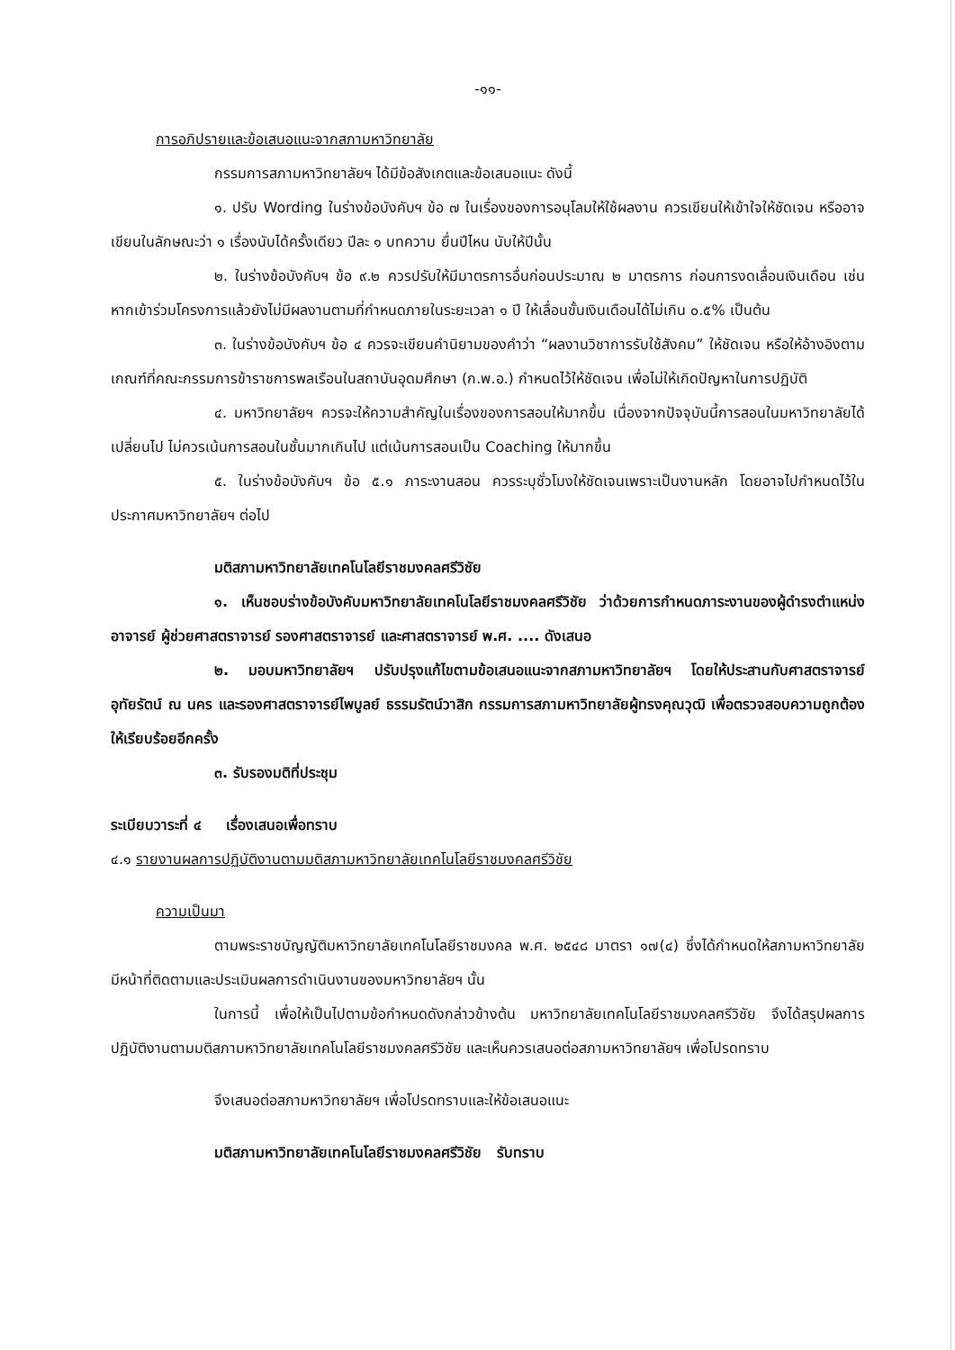-๑๑-
การอภิปรายและข้อเสนอแนะจากสภามหาวิทยาลัย
กรรมการสภามหาวิทยาลัยฯ ได้มีข้อสังเกตและข้อเสนอแนะ ดังนี้
๑. ปรับ Wording ในร่างข้อบังคับฯ ข้อ ๗ ในเรื่องของการอนุโลมให้ใช้ผลงาน ควรเขียนให้เข้าใจให้ชัดเจน หรืออาจเขียนในลักษณะว่า ๑ เรื่องนับได้ครั้งเดียว ปีละ ๑ บทความ ยื่นปีไหน นับให้ปีนั้น
๒. ในร่างข้อบังคับฯ ข้อ ๙.๒ ควรปรับให้มีมาตรการอื่นก่อนประมาณ ๒ มาตรการ ก่อนการงดเลื่อนเงินเดือน เช่น หากเข้าร่วมโครงการแล้วยังไม่มีผลงานตามที่กำหนดภายในระยะเวลา ๑ ปี ให้เลื่อนขั้นเงินเดือนได้ไม่เกิน ๐.๕% เป็นต้น
๓. ในร่างข้อบังคับฯ ข้อ ๔ ควรจะเขียนคำนิยามของคำว่า “ผลงานวิชาการรับใช้สังคม” ให้ชัดเจน หรือให้อ้างอิงตามเกณฑ์ที่คณะกรรมการข้าราชการพลเรือนในสถาบันอุดมศึกษา (ก.พ.อ.) กำหนดไว้ให้ชัดเจน เพื่อไม่ให้เกิดปัญหาในการปฏิบัติ
๔. มหาวิทยาลัยฯ ควรจะให้ความสำคัญในเรื่องของการสอนให้มากขึ้น เนื่องจากปัจจุบันนี้การสอนในมหาวิทยาลัยได้เปลี่ยนไป ไม่ควรเน้นการสอนในชั้นมากเกินไป แต่เน้นการสอนเป็น Coaching ให้มากขึ้น
๕. ในร่างข้อบังคับฯ ข้อ ๕.๑ ภาระงานสอน ควรระบุชั่วโมงให้ชัดเจนเพราะเป็นงานหลัก โดยอาจไปกำหนดไว้ในประกาศมหาวิทยาลัยฯ ต่อไป
มติสภามหาวิทยาลัยเทคโนโลยีราชมงคลศรีวิชัย
๑. เห็นชอบร่างข้อบังคับมหาวิทยาลัยเทคโนโลยีราชมงคลศรีวิชัย ว่าด้วยการกำหนดภาระงานของผู้ดำรงตำแหน่งอาจารย์ ผู้ช่วยศาสตราจารย์ รองศาสตราจารย์ และศาสตราจารย์ พ.ศ. .... ดังเสนอ
๒. มอบมหาวิทยาลัยฯ ปรับปรุงแก้ไขตามข้อเสนอแนะจากสภามหาวิทยาลัยฯ โดยให้ประสานกับศาสตราจารย์อุทัยรัตน์ ณ นคร และรองศาสตราจารย์ไพบูลย์ ธรรมรัตน์วาสิก กรรมการสภามหาวิทยาลัยผู้ทรงคุณวุฒิ เพื่อตรวจสอบความถูกต้องให้เรียบร้อยอีกครั้ง
๓. รับรองมติที่ประชุม
ระเบียบวาระที่ ๔ เรื่องเสนอเพื่อทราบ
๔.๑ รายงานผลการปฏิบัติงานตามมติสภามหาวิทยาลัยเทคโนโลยีราชมงคลศรีวิชัย
ความเป็นมา
ตามพระราชบัญญัติมหาวิทยาลัยเทคโนโลยีราชมงคล พ.ศ. ๒๕๔๘ มาตรา ๑๗(๔) ซึ่งได้กำหนดให้สภามหาวิทยาลัยมีหน้าที่ติดตามและประเมินผลการดำเนินงานของมหาวิทยาลัยฯ นั้น
ในการนี้ เพื่อให้เป็นไปตามข้อกำหนดดังกล่าวข้างต้น มหาวิทยาลัยเทคโนโลยีราชมงคลศรีวิชัย จึงได้สรุปผลการปฏิบัติงานตามมติสภามหาวิทยาลัยเทคโนโลยีราชมงคลศรีวิชัย และเห็นควรเสนอต่อสภามหาวิทยาลัยฯ เพื่อโปรดทราบ
จึงเสนอต่อสภามหาวิทยาลัยฯ เพื่อโปรดทราบและให้ข้อเสนอแนะ
มติสภามหาวิทยาลัยเทคโนโลยีราชมงคลศรีวิชัย รับทราบ